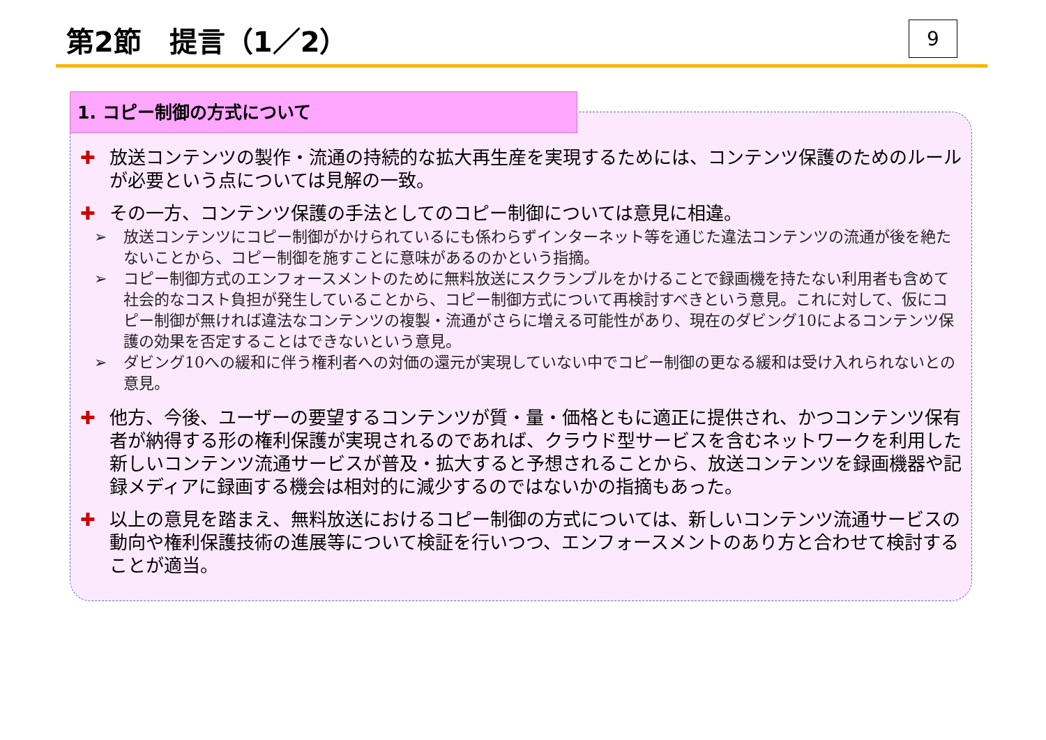第2節　提言（1／2） 9
1. コピー制御の方式について
✚ 放送コンテンツの製作・流通の持続的な拡大再生産を実現するためには、コンテンツ保護のためのルールが必要という点については見解の一致。
✚ その一方、コンテンツ保護の手法としてのコピー制御については意見に相違。
➢ 放送コンテンツにコピー制御がかけられているにも係わらずインターネット等を通じた違法コンテンツの流通が後を絶たないことから、コピー制御を施すことに意味があるのかという指摘。
➢ コピー制御方式のエンフォースメントのために無料放送にスクランブルをかけることで録画機を持たない利用者も含めて社会的なコスト負担が発生していることから、コピー制御方式について再検討すべきという意見。これに対して、仮にコピー制御が無ければ違法なコンテンツの複製・流通がさらに増える可能性があり、現在のダビング10によるコンテンツ保護の効果を否定することはできないという意見。
➢ ダビング10への緩和に伴う権利者への対価の還元が実現していない中でコピー制御の更なる緩和は受け入れられないとの意見。
✚ 他方、今後、ユーザーの要望するコンテンツが質・量・価格ともに適正に提供され、かつコンテンツ保有者が納得する形の権利保護が実現されるのであれば、クラウド型サービスを含むネットワークを利用した新しいコンテンツ流通サービスが普及・拡大すると予想されることから、放送コンテンツを録画機器や記録メディアに録画する機会は相対的に減少するのではないかの指摘もあった。
✚ 以上の意見を踏まえ、無料放送におけるコピー制御の方式については、新しいコンテンツ流通サービスの動向や権利保護技術の進展等について検証を行いつつ、エンフォースメントのあり方と合わせて検討することが適当。